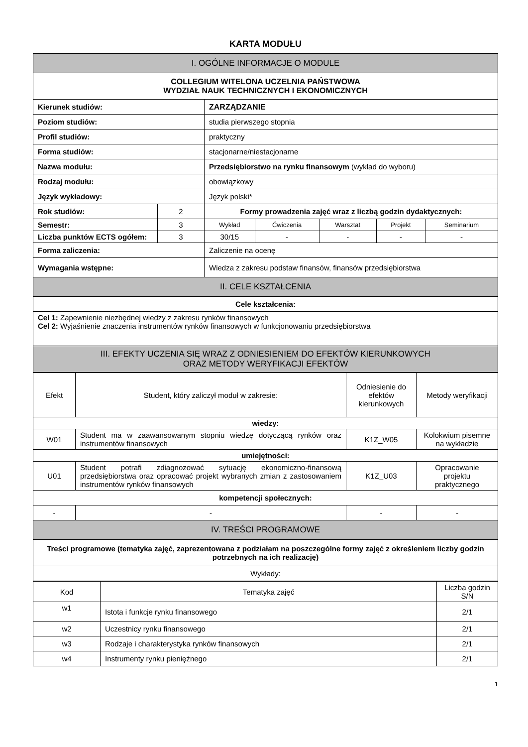KARTA MODUŁU
| I. OGÓLNE INFORMACJE O MODULE | | | | | | |
| COLLEGIUM WITELONA UCZELNIA PAŃSTWOWA WYDZIAŁ NAUK TECHNICZNYCH I EKONOMICZNYCH | | | | | | |
| Kierunek studiów: | | ZARZĄDZANIE | | | | |
| Poziom studiów: | | studia pierwszego stopnia | | | | |
| Profil studiów: | | praktyczny | | | | |
| Forma studiów: | | stacjonarne/niestacjonarne | | | | |
| Nazwa modułu: | | Przedsiębiorstwo na rynku finansowym (wykład do wyboru) | | | | |
| Rodzaj modułu: | | obowiązkowy | | | | |
| Język wykładowy: | | Język polski* | | | | |
| Rok studiów: | 2 | Formy prowadzenia zajęć wraz z liczbą godzin dydaktycznych: | | | | |
| Semestr: | 3 | Wykład | Ćwiczenia | Warsztat | Projekt | Seminarium |
| Liczba punktów ECTS ogółem: | 3 | 30/15 | - | - | - | - |
| Forma zaliczenia: | | Zaliczenie na ocenę | | | | |
| Wymagania wstępne: | | Wiedza z zakresu podstaw finansów, finansów przedsiębiorstwa | | | | |
| II. CELE KSZTAŁCENIA | | | | | | |
| Cele kształcenia: | | | | | | |
| Cel 1: Zapewnienie niezbędnej wiedzy z zakresu rynków finansowych Cel 2: Wyjaśnienie znaczenia instrumentów rynków finansowych w funkcjonowaniu przedsiębiorstwa | | | | | | |
| III. EFEKTY UCZENIA SIĘ WRAZ Z ODNIESIENIEM DO EFEKTÓW KIERUNKOWYCH ORAZ METODY WERYFIKACJI EFEKTÓW | | | | | | |
| Efekt | Student, który zaliczył moduł w zakresie: | Odniesienie do efektów kierunkowych | Metody weryfikacji |
| wiedzy: | | | |
| W01 | Student ma w zaawansowanym stopniu wiedzę dotyczącą rynków oraz instrumentów finansowych | K1Z_W05 | Kolokwium pisemne na wykładzie |
| umiejętności: | | | |
| U01 | Student potrafi zdiagnozować sytuację ekonomiczno-finansową przedsiębiorstwa oraz opracować projekt wybranych zmian z zastosowaniem instrumentów rynków finansowych | K1Z_U03 | Opracowanie projektu praktycznego |
| kompetencji społecznych: | | | |
| - | - | - | - |
| IV. TREŚCI PROGRAMOWE | | | |
| Treści programowe (tematyka zajęć, zaprezentowana z podziałam na poszczególne formy zajęć z określeniem liczby godzin potrzebnych na ich realizację) | | | |
| Wykłady: | | | |
| Kod | Tematyka zajęć | Liczba godzin S/N |
| w1 | Istota i funkcje rynku finansowego | 2/1 |
| w2 | Uczestnicy rynku finansowego | 2/1 |
| w3 | Rodzaje i charakterystyka rynków finansowych | 2/1 |
| w4 | Instrumenty rynku pieniężnego | 2/1 |
1